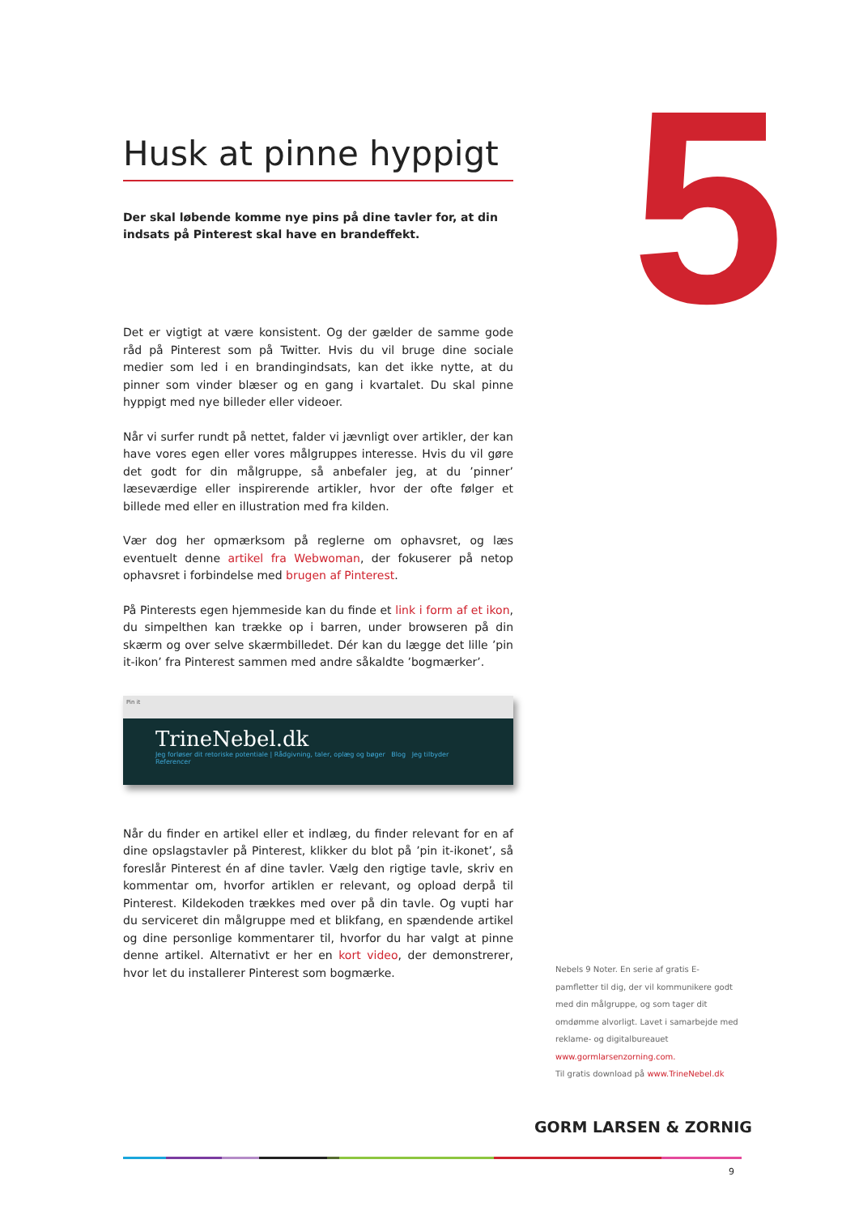5
Husk at pinne hyppigt
Der skal løbende komme nye pins på dine tavler for, at din indsats på Pinterest skal have en brandeffekt.
Det er vigtigt at være konsistent. Og der gælder de samme gode råd på Pinterest som på Twitter. Hvis du vil bruge dine sociale medier som led i en brandingindsats, kan det ikke nytte, at du pinner som vinder blæser og en gang i kvartalet. Du skal pinne hyppigt med nye billeder eller videoer.
Når vi surfer rundt på nettet, falder vi jævnligt over artikler, der kan have vores egen eller vores målgruppes interesse. Hvis du vil gøre det godt for din målgruppe, så anbefaler jeg, at du ’pinner’ læseværdige eller inspirerende artikler, hvor der ofte følger et billede med eller en illustration med fra kilden.
Vær dog her opmærksom på reglerne om ophavsret, og læs eventuelt denne artikel fra Webwoman, der fokuserer på netop ophavsret i forbindelse med brugen af Pinterest.
På Pinterests egen hjemmeside kan du finde et link i form af et ikon, du simpelthen kan trække op i barren, under browseren på din skærm og over selve skærmbilledet. Dér kan du lægge det lille ’pin it-ikon’ fra Pinterest sammen med andre såkaldte ’bogmærker’.
Pin it
TrineNebel.dk
Jeg forløser dit retoriske potentiale | Rådgivning, taler, oplæg og bøger Blog Jeg tilbyder Referencer
Når du finder en artikel eller et indlæg, du finder relevant for en af dine opslagstavler på Pinterest, klikker du blot på ’pin it-ikonet’, så foreslår Pinterest én af dine tavler. Vælg den rigtige tavle, skriv en kommentar om, hvorfor artiklen er relevant, og opload derpå til Pinterest. Kildekoden trækkes med over på din tavle. Og vupti har du serviceret din målgruppe med et blikfang, en spændende artikel og dine personlige kommentarer til, hvorfor du har valgt at pinne denne artikel. Alternativt er her en kort video, der demonstrerer, hvor let du installerer Pinterest som bogmærke.
Nebels 9 Noter. En serie af gratis E-pamfletter til dig, der vil kommunikere godt med din målgruppe, og som tager dit omdømme alvorligt. Lavet i samarbejde med reklame- og digitalbureauet www.gormlarsenzorning.com.
Til gratis download på www.TrineNebel.dk
GORM LARSEN & ZORNIG
9